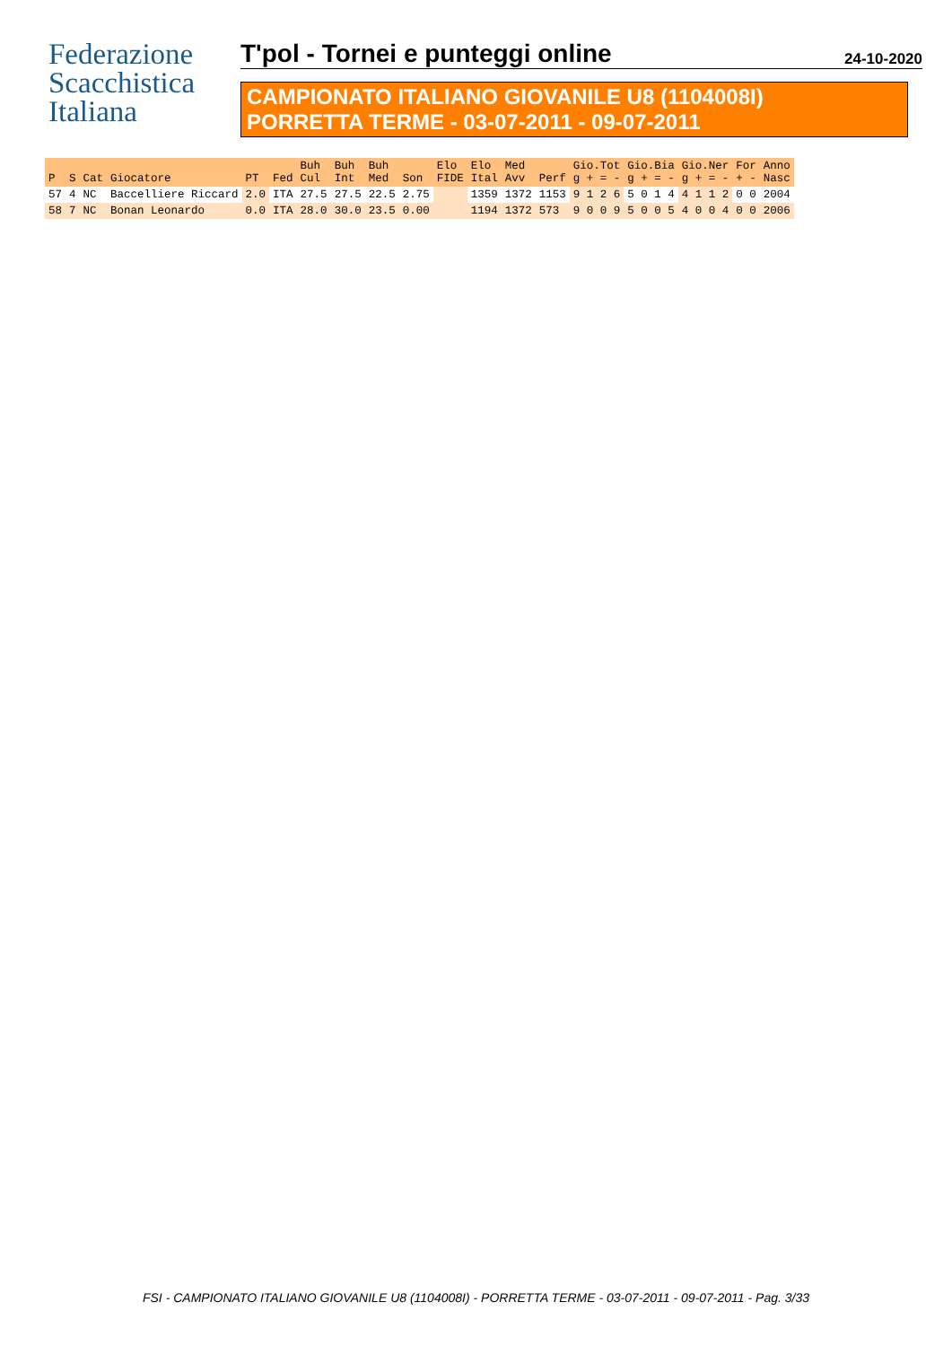Federazione
Scacchistica
Italiana
T'pol - Tornei e punteggi online 24-10-2020
CAMPIONATO ITALIANO GIOVANILE U8 (1104008I)
PORRETTA TERME - 03-07-2011 - 09-07-2011
| P | S | Cat | Giocatore | PT | Fed | Buh Cul | Buh Int | Buh Med | Son | Elo FIDE | Elo Ital | Med Avv | Perf | Gio.Tot g + = - | Gio.Bia g + = - | Gio.Ner g + = - | For + - | Anno Nasc |
| --- | --- | --- | --- | --- | --- | --- | --- | --- | --- | --- | --- | --- | --- | --- | --- | --- | --- | --- |
| 57 | 4 | NC | Baccelliere Riccard | 2.0 | ITA | 27.5 | 27.5 | 22.5 | 2.75 | | 1359 | 1372 | 1153 | 9 1 2 6 | 5 0 1 4 | 4 1 1 2 | 0 0 | 2004 |
| 58 | 7 | NC | Bonan Leonardo | 0.0 | ITA | 28.0 | 30.0 | 23.5 | 0.00 | | 1194 | 1372 | 573 | 9 0 0 9 | 5 0 0 5 | 4 0 0 4 | 0 0 | 2006 |
FSI - CAMPIONATO ITALIANO GIOVANILE U8 (1104008I) - PORRETTA TERME - 03-07-2011 - 09-07-2011 - Pag. 3/33